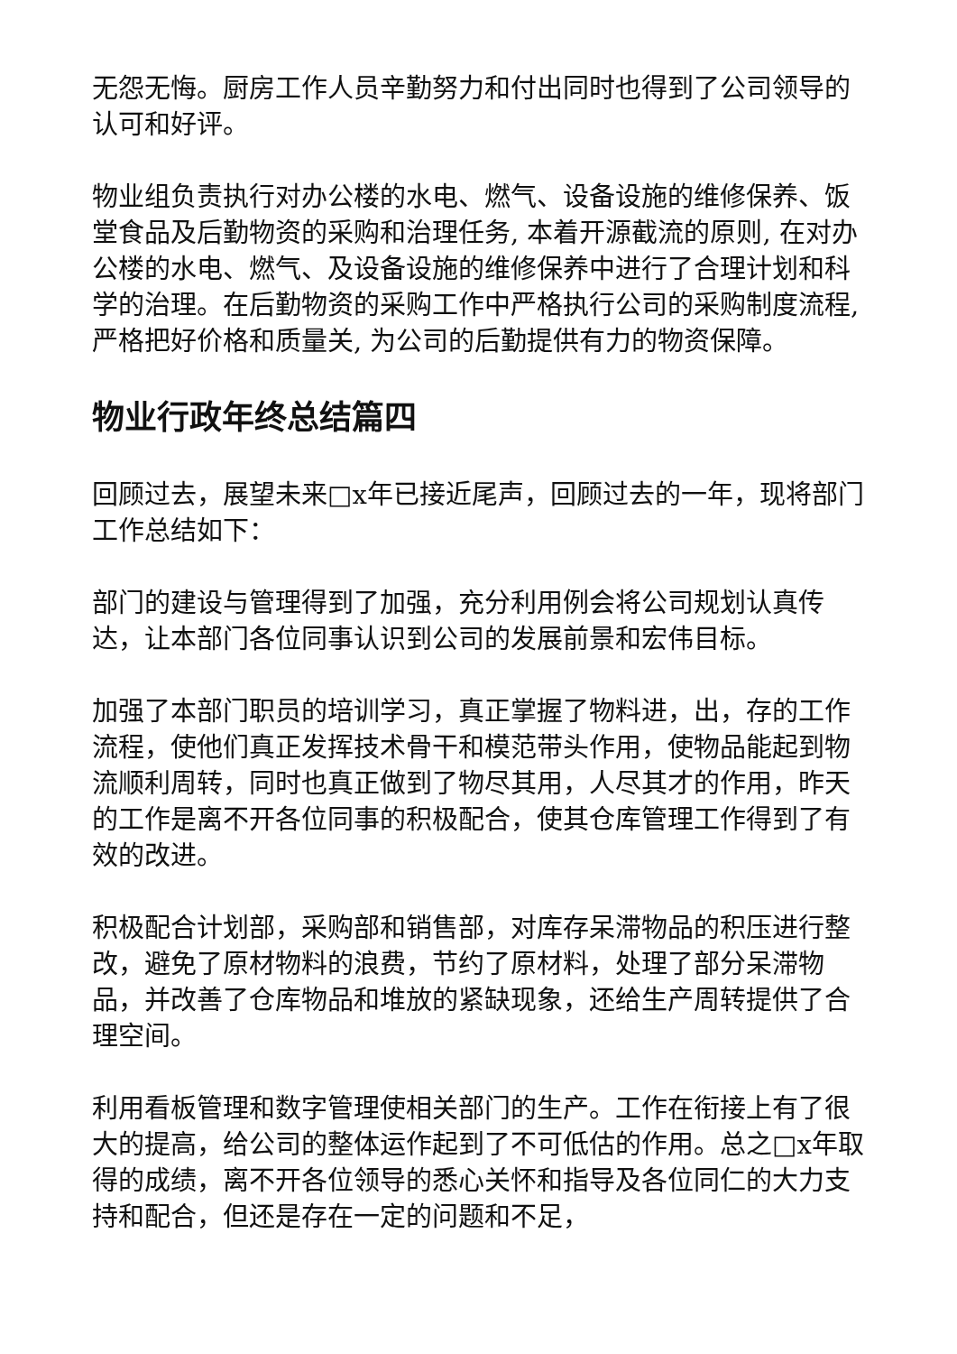无怨无悔。厨房工作人员辛勤努力和付出同时也得到了公司领导的认可和好评。
物业组负责执行对办公楼的水电、燃气、设备设施的维修保养、饭堂食品及后勤物资的采购和治理任务, 本着开源截流的原则, 在对办公楼的水电、燃气、及设备设施的维修保养中进行了合理计划和科学的治理。在后勤物资的采购工作中严格执行公司的采购制度流程, 严格把好价格和质量关, 为公司的后勤提供有力的物资保障。
物业行政年终总结篇四
回顾过去，展望未来□x年已接近尾声，回顾过去的一年，现将部门工作总结如下：
部门的建设与管理得到了加强，充分利用例会将公司规划认真传达，让本部门各位同事认识到公司的发展前景和宏伟目标。
加强了本部门职员的培训学习，真正掌握了物料进，出，存的工作流程，使他们真正发挥技术骨干和模范带头作用，使物品能起到物流顺利周转，同时也真正做到了物尽其用，人尽其才的作用，昨天的工作是离不开各位同事的积极配合，使其仓库管理工作得到了有效的改进。
积极配合计划部，采购部和销售部，对库存呆滞物品的积压进行整改，避免了原材物料的浪费，节约了原材料，处理了部分呆滞物品，并改善了仓库物品和堆放的紧缺现象，还给生产周转提供了合理空间。
利用看板管理和数字管理使相关部门的生产。工作在衔接上有了很大的提高，给公司的整体运作起到了不可低估的作用。总之□x年取得的成绩，离不开各位领导的悉心关怀和指导及各位同仁的大力支持和配合，但还是存在一定的问题和不足，